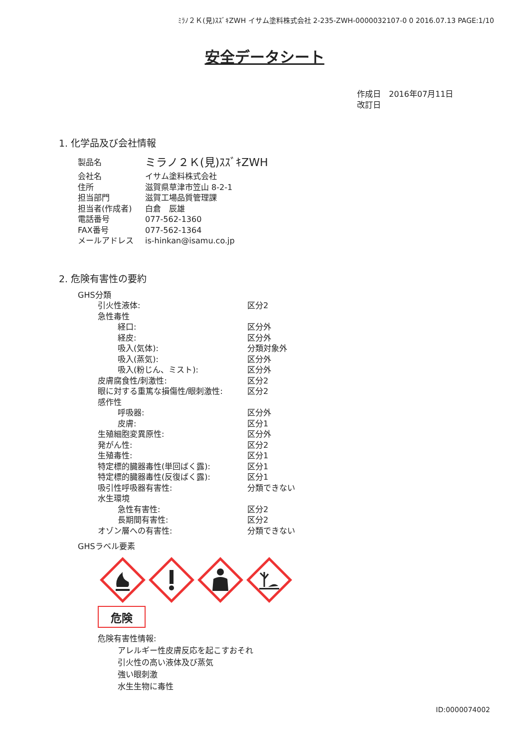ﾐﾗﾉ２Ｋ(見)ｽｽﾞｷZWH イサム塗料株式会社 2-235-ZWH-0000032107-0 0 2016.07.13 PAGE:1/10
安全データシート
作成日　2016年07月11日
改訂日
1. 化学品及び会社情報
| 製品名 | ミラノ２Ｋ(見)ｽｽﾞｷZWH |
| 会社名 | イサム塗料株式会社 |
| 住所 | 滋賀県草津市笠山 8-2-1 |
| 担当部門 | 滋賀工場品質管理課 |
| 担当者(作成者) | 白倉 辰雄 |
| 電話番号 | 077-562-1360 |
| FAX番号 | 077-562-1364 |
| メールアドレス | is-hinkan@isamu.co.jp |
2. 危険有害性の要約
| GHS分類 | |
| 引火性液体: | 区分2 |
| 急性毒性 | |
| 経口: | 区分外 |
| 経皮: | 区分外 |
| 吸入(気体): | 分類対象外 |
| 吸入(蒸気): | 区分外 |
| 吸入(粉じん、ミスト): | 区分外 |
| 皮膚腐食性/刺激性: | 区分2 |
| 眼に対する重篤な損傷性/眼刺激性: | 区分2 |
| 感作性 | |
| 呼吸器: | 区分外 |
| 皮膚: | 区分1 |
| 生殖細胞変異原性: | 区分外 |
| 発がん性: | 区分2 |
| 生殖毒性: | 区分1 |
| 特定標的臓器毒性(単回ばく露): | 区分1 |
| 特定標的臓器毒性(反復ばく露): | 区分1 |
| 吸引性呼吸器有害性: | 分類できない |
| 水生環境 | |
| 急性有害性: | 区分2 |
| 長期間有害性: | 区分2 |
| オゾン層への有害性: | 分類できない |
| GHSラベル要素 | |
危険
危険有害性情報:
アレルギー性皮膚反応を起こすおそれ
引火性の高い液体及び蒸気
強い眼刺激
水生生物に毒性
ID:0000074002